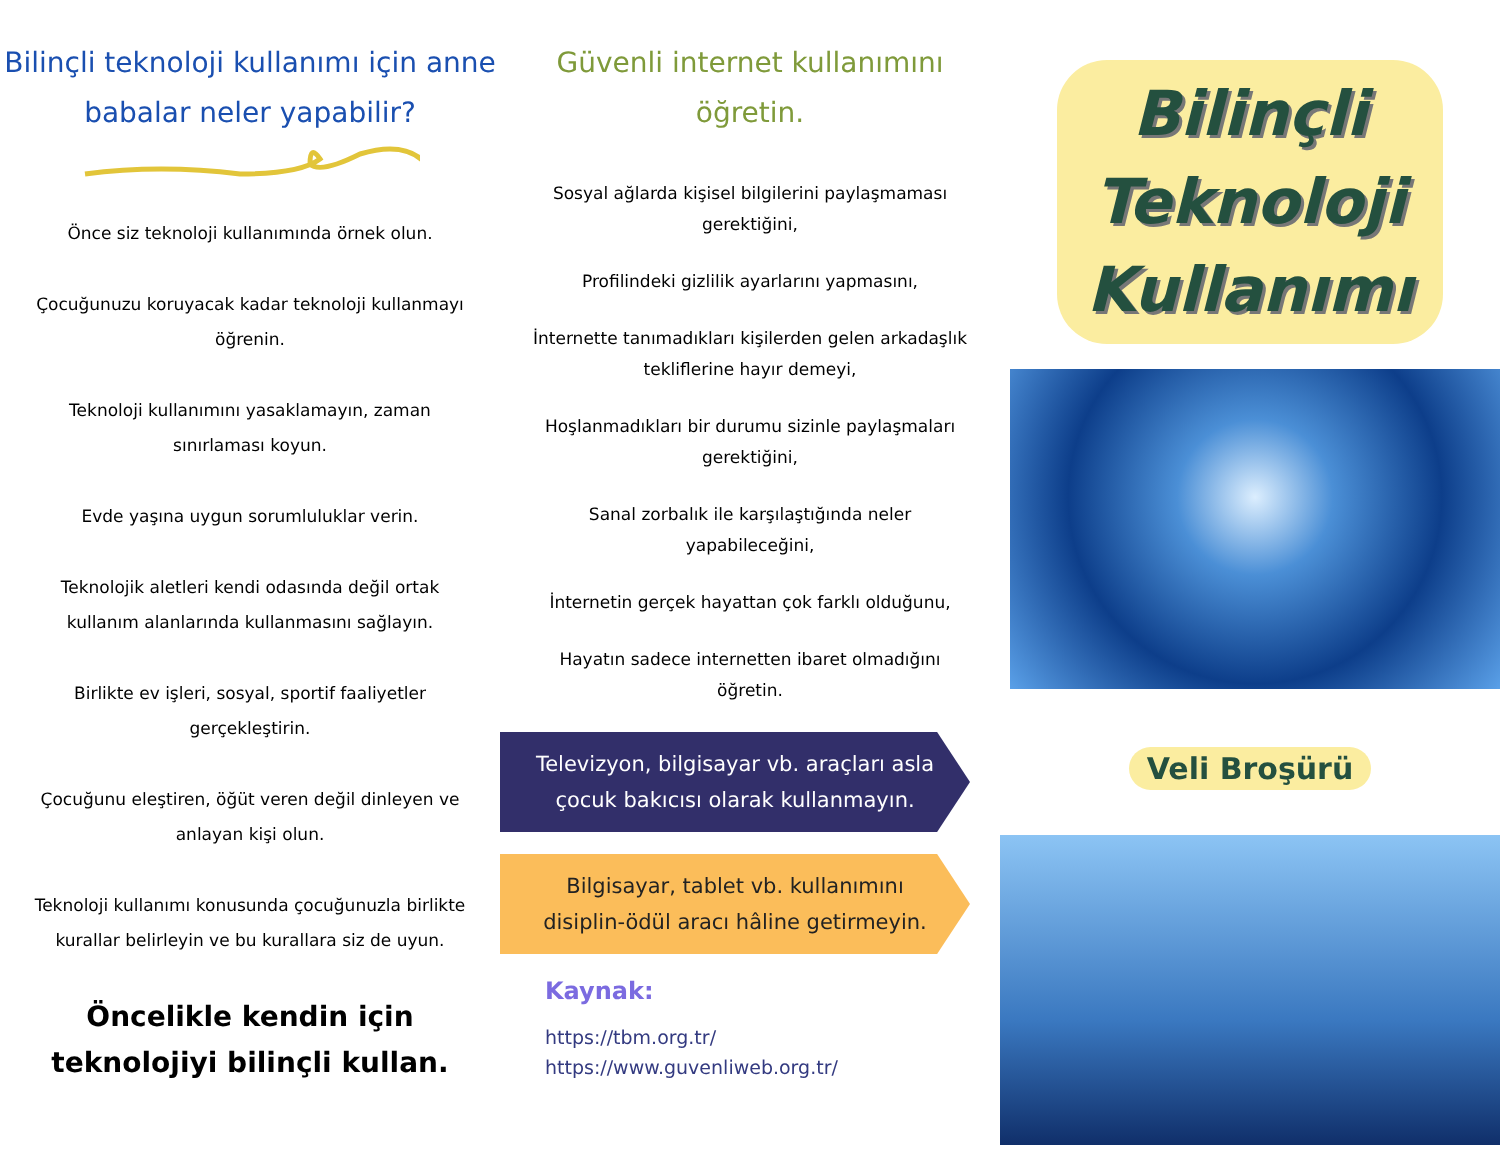Bilinçli teknoloji kullanımı için anne babalar neler yapabilir?
Önce siz teknoloji kullanımında örnek olun.
Çocuğunuzu koruyacak kadar teknoloji kullanmayı öğrenin.
Teknoloji kullanımını yasaklamayın, zaman sınırlaması koyun.
Evde yaşına uygun sorumluluklar verin.
Teknolojik aletleri kendi odasında değil ortak kullanım alanlarında kullanmasını sağlayın.
Birlikte ev işleri, sosyal, sportif faaliyetler gerçekleştirin.
Çocuğunu eleştiren, öğüt veren değil dinleyen ve anlayan kişi olun.
Teknoloji kullanımı konusunda çocuğunuzla birlikte kurallar belirleyin ve bu kurallara siz de uyun.
Öncelikle kendin için
teknolojiyi bilinçli kullan.
Güvenli internet kullanımını öğretin.
Sosyal ağlarda kişisel bilgilerini paylaşmaması gerektiğini,
Profilindeki gizlilik ayarlarını yapmasını,
İnternette tanımadıkları kişilerden gelen arkadaşlık tekliflerine hayır demeyi,
Hoşlanmadıkları bir durumu sizinle paylaşmaları gerektiğini,
Sanal zorbalık ile karşılaştığında neler yapabileceğini,
İnternetin gerçek hayattan çok farklı olduğunu,
Hayatın sadece internetten ibaret olmadığını öğretin.
Televizyon, bilgisayar vb. araçları asla çocuk bakıcısı olarak kullanmayın.
Bilgisayar, tablet vb. kullanımını disiplin-ödül aracı hâline getirmeyin.
Kaynak:
https://tbm.org.tr/
https://www.guvenliweb.org.tr/
Bilinçli
Teknoloji
Kullanımı
Veli Broşürü